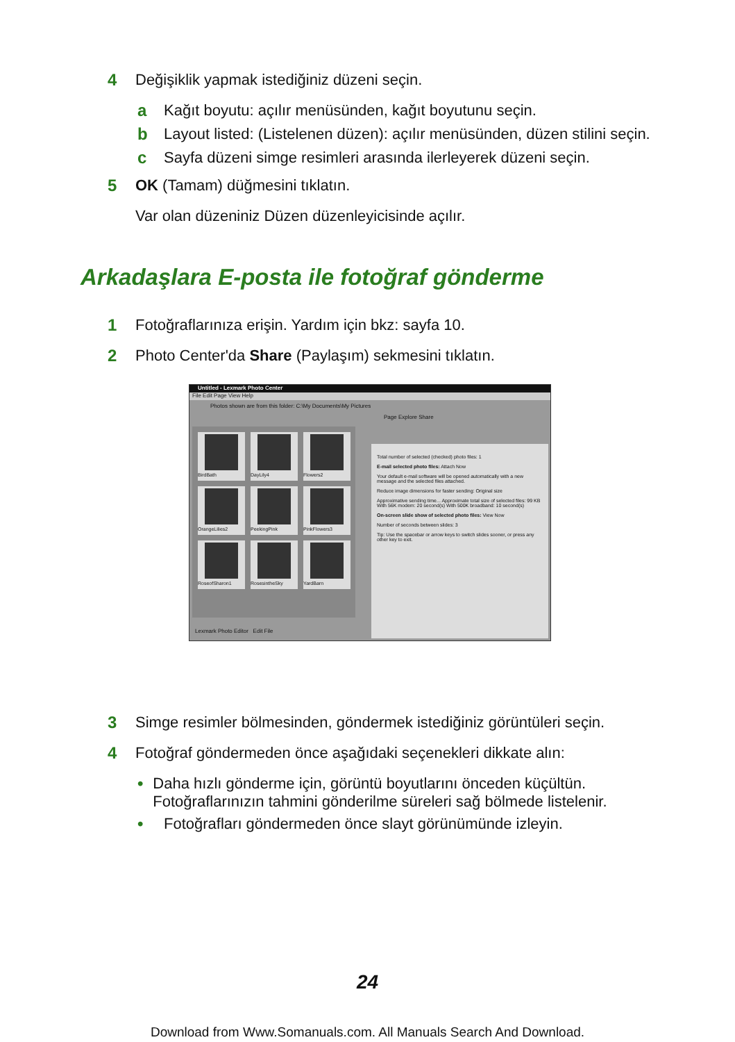4 Değişiklik yapmak istediğiniz düzeni seçin.
a Kağıt boyutu: açılır menüsünden, kağıt boyutunu seçin.
b Layout listed: (Listelenen düzen): açılır menüsünden, düzen stilini seçin.
c Sayfa düzeni simge resimleri arasında ilerleyerek düzeni seçin.
5 OK (Tamam) düğmesini tıklatın.
Var olan düzeniniz Düzen düzenleyicisinde açılır.
Arkadaşlara E-posta ile fotoğraf gönderme
1 Fotoğraflarınıza erişin. Yardım için bkz: sayfa 10.
2 Photo Center'da Share (Paylaşım) sekmesini tıklatın.
Untitled - Lexmark Photo Center
File Edit Page View Help
Photos shown are from this folder: C:\My Documents\My Pictures
Page Explore Share
BirdBath
DayLily4
Flowers2
OrangeLilies2
PeekingPink
PinkFlowers3
RoseofSharon1
RosesintheSky
YardBarn
Lexmark Photo Editor Edit File
Total number of selected (checked) photo files: 1
E-mail selected photo files: Attach Now
Your default e-mail software will be opened automatically with a new message and the selected files attached.
Reduce image dimensions for faster sending: Original size
Approximative sending time... Approximate total size of selected files: 99 KB With 56K modem: 20 second(s) With 500K broadband: 10 second(s)
On-screen slide show of selected photo files: View Now
Number of seconds between slides: 3
Tip: Use the spacebar or arrow keys to switch slides sooner, or press any other key to exit.
3 Simge resimler bölmesinden, göndermek istediğiniz görüntüleri seçin.
4 Fotoğraf göndermeden önce aşağıdaki seçenekleri dikkate alın:
• Daha hızlı gönderme için, görüntü boyutlarını önceden küçültün. Fotoğraflarınızın tahmini gönderilme süreleri sağ bölmede listelenir.
• Fotoğrafları göndermeden önce slayt görünümünde izleyin.
24
Download from Www.Somanuals.com. All Manuals Search And Download.